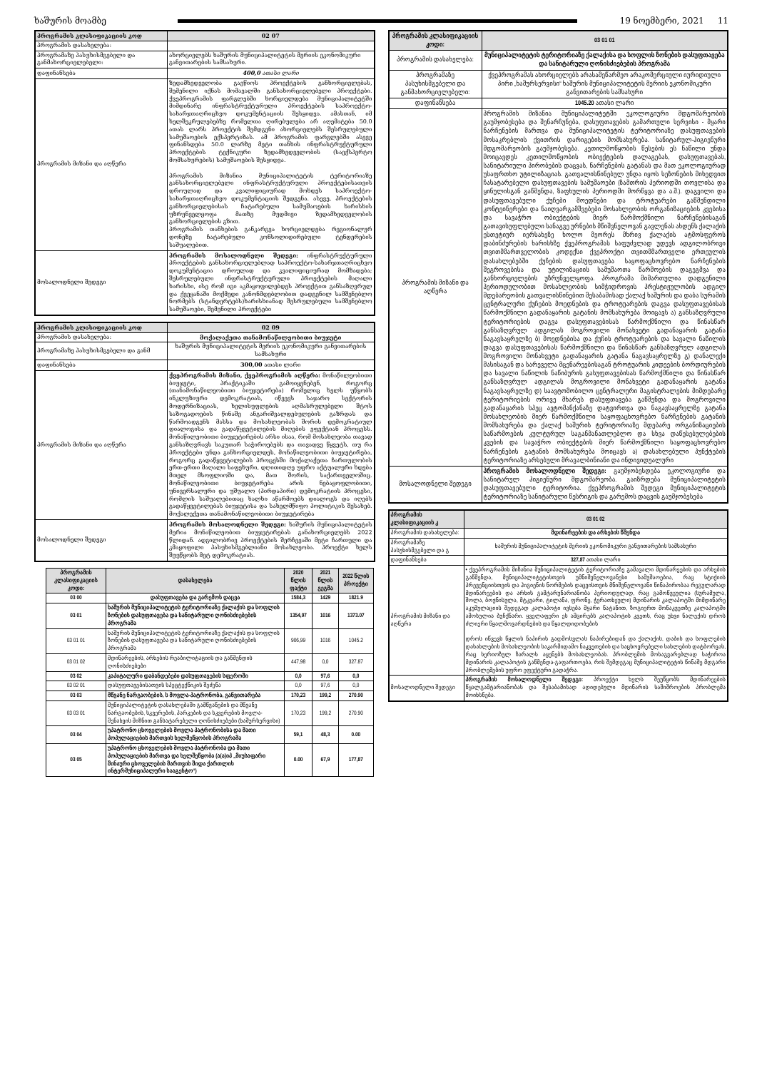ხაშურის მოამბე 19 ნოემბერი, 2021 11
| პროგრამის კლასიფიკაციის კოდ | 02 07 |
| --- | --- |
| პროგრამის დასახელება: | |
| პროგრამაზე პასუხისმგებელი და განმახორციელებელი: | ახორციელებს ხაშურის მუნიციპალიტეტის მერიის ეკონომიკური განვითარების სამსახური. |
| დაფინანსება | 400,0 ათასი ლარი |
| პროგრამის მიზანი და აღწერა | ზედამხედველობა გაეწიოს პროექტების განხორციელებას, შემენილი იქნას მომავალში განსახორციელებელი პროექტები. ქვეპროგრამის ფარგლებში ხორციელდება მუნიციპალიტეტში მიმდინარე ინფრასტრუქტურული პროექტების საპროექტო-სახარჯთაღრიცხვო დოკუმენტაციის შესყიდვა. ამასთან, იმ ხელშეკრულებებზე რომელთა ღირებულება არ აღემატება 50.0 ათას ლარს პროექტის შემდგენი ახორციელებს შესრულებული სამუშაოების ექსპერტიზას. ამ პროგრამის ფარგლებში ასევე ფინანსდება 50.0 ლარზე მეტი თანხის ინფრასტრუქტურული პროექტების ტექნიკური ზედამხედველობის (საექსპერტო მომსახურების) სამუშაოების შესყიდვა. პროგრამის მიზანია მუნიციპალიტეტის ტერიტორიაზე განსახორციელებელი ინფრასტრუქტურული პროექტებისათვის დროულად და კვალიფიციურად მოხდეს საპროექტო-სახარჯთაღრიცხვო დოკუმენტაციის შედგენა. ასევე, პროექტების განხორციელებისას ჩატარებული სამუშაოების ხარისხის უზრუნველყოფა მათზე მუდმივი ზედამხედველობის განხორციელების გზით. პროგრამის თანხების განკარგვა ხორციელდება რეგიონალურ დონეზე ჩატარებული კონსოლიდირებული ტენდერების საშუალებით. |
| მოსალოდნელი შედეგი | პროგრამის მოსალოდნელი შედეგი: ინფრასტრუქტურული პროექტების განსახორციელებლად საპროექტო-სახარჯთაღრიცხვო დოკუმენტაცია დროულად და კვალიფიციურად მომზადება; შესრულებული ინფრასტრუქტურული პროექტების მაღალი ხარისხი, ისე რომ იგი აკმაყოფილებდეს პროექტით განსაზღვრულ და ქვეყანაში მოქმედი კანონმდებლობით დადგენილ სამშენებლო ნორმებს (სტანდერტებს)ხარისხიანად შესრულებული სამშენებლო სამუშაოები, შემენილი პროექტები |
| პროგრამის კლასიფიკაციის კოდ | 02 09 |
| --- | --- |
| პროგრამის დასახელება: | მოქალაქეთა თანამონაწილეობითი ბიუჯეტი |
| პროგრამაზე პასუხისმგებელი და განმ | ხაშურის მუნიციპალიტეტის მერიის ეკონომიკური განვითარების სამსახური |
| დაფინანსება | 300,00 ათასი ლარი |
| პროგრამის მიზანი და აღწერა | ქვეპროგრამის მიზანი, ქვეპროგრამის აღწერა: მონაწილეობითი ბიუჯეტი, პრაქტიკაში გამოიყენებენ, როგორც (თანამონაწილეობითი ბიუჯეტირება) რომელიც ხელს უწყობს ინკლუზიური დემოკრატიას, იწვევს საჯარო სექტორის მოდერნიზაციას, ხელისუფლების აღმასრულებელი შტოს საზოგადოების წინაშე ანგარიშვალდებულების გაზრდას და წარმოადგენს მასსა და მოსახლეობას შორის დემოკრატიულ დიალოგისა და გადაწყვეტილების მიღების ეფექტიან პროცესს. მონაწილეობითი ბიუჯეტირების არსი ისაა, რომ მოსახლეობა თავად განსაზღვრავს საკუთარ საჭიროებებს და თავადვე წყვეტს, თუ რა პროექტები უნდა განხორციელდეს, მონაწილეობითი ბიუჯეტირება, როგორც გადაწყვეტილების პროცესში მოქალაქეთა ჩართულობის ერთ-ერთი მაღალი საფეხური, დღითიდღე უფრო აქტუალური ხდება მთელ მსოფლიოში და, მათ შორის, საქართველოშიც. მონაწილეობითი ბიუჯეტირება არის ნებაყოფლობითი, უნივერსალური და უშუალო (პირდაპირი) დემოკრატიის პროცესი, რომლის საშუალებითაც ხალხი აწარმოებს დიალოგს და იღებს გადაწყვეტილებას ბიუჯეტისა და სახელმწიფო პოლიტიკის შესახებ. მოქალექეთა თანამონაწილეობითი ბიუჯეტირება |
| მოსალოდნელი შედეგი | პროგრამის მოსალოდნელი შედეგი: ხაშურის მუნიციპალიტეტის მერია მონაწილეობით ბიუჯეტირებას განახორციელებს 2022 წლიდან. ადგილობრივ პროექტების შერჩევაში მეტი ჩართული და კმაყოფილი პასუხისმგებლიანი მოსახლეობა. პროექტი ხელს შეუწყობს მეტ დემოკრატიას. |
| პროგრამის კლასიფიკაციის კოდი: | დასახელება | 2020 წლის ფაქტი | 2021 წლის გეგმა | 2022 წლის პროექტი |
| --- | --- | --- | --- | --- |
| 03 00 | დასუფთავება და გარემოს დაცვა | 1584,3 | 1429 | 1821.9 |
| 03 01 | ხაშურის მუნიციპალიტეტის ტერიტორიაზე ქალაქის და სოფლის ზონების დასუფთავება და სანიტარული ღონისძიებების პროგრამა | 1354,97 | 1016 | 1373.07 |
| 03 01 01 | ხაშურის მუნიციპალიტეტის ტერიტორიაზე ქალაქის და სოფლის ზონების დასუფთავება და სანიტარული ღონისძიებების პროგრამა | 906,99 | 1016 | 1045.2 |
| 03 01 02 | მდინარეების, არხების რეაბილიტაციის და გაწმენდის ღონისძიებები | 447,98 | 0,0 | 327.87 |
| 03 02 | კაპიტალური დაბანდებები დასუფთავების სფეროში | 0,0 | 97,6 | 0,0 |
| 03 02 01 | დასუფთავებისათვის სპეცტექნიკის შეძენა | 0,0 | 97,6 | 0,0 |
| 03 03 | მწვანე ნარგაობების, ს მოვლა-პატრონობა, განვითარება | 170,23 | 199,2 | 270.90 |
| 03 03 01 | მუნიციპალიტეტის დასახლებაში გამწვანების და მწვანე ნარგაობების, სკვერების, პარკების და სკვერების მოვლა-შენახვის მიზნით განსატარებელი ღონისძიებები (ხაშურსერვისი) | 170,23 | 199,2 | 270.90 |
| 03 04 | უპატრონო ცხოველების მოვლა პატრონობისა და მათი პოპულაციების მართვის ხელშეწყობის პროგრამა | 59,1 | 48,3 | 0.00 |
| 03 05 | უპატრონო ცხოველების მოვლა პატრონობა და მათი პოპულაციების მართვა და ხელშეწყობა (ა(ა)იპ „მიუსაფარი შინაური ცხოველების მართვის შიდა ქართლის ინტერმუნიციპალური სააგენტო“) | 0.00 | 67,9 | 177,87 |
| პროგრამის კლასიფიკაციის კოდი: | 03 01 01 |
| --- | --- |
| პროგრამის დასახელება: | მუნიციპალიტეტის ტერიტორიაზე ქალაქისა და სოფლის ზონების დასუფთავება და სანიტარული ღონისძიებების პროგრამა |
| პროგრამაზე პასუხისმგებელი და განმახორციელებელი: | ქვეპროგრამას ახორციელებს არასამეწარმეო არაკომერციული იურიდიული პირი „ხაშურსერვისი“ ხაშურის მუნიციპალიტეტის მერიის ეკონომიკური განვითარების სამსახური |
| დაფინანსება | 1045.20 ათასი ლარი |
| პროგრამის მიზანი და აღწერა | პროგრამის მიზანია მუნიციპალიტეტში ეკოლოგიური მდგომარეობის გაუმჯობესება და შენარჩუნება, დასუფთავების გამართული სერვისი - მყარი ნარჩენების მართვა და მუნიციპალიტეტის ტერიტორიაზე დასუფთავების მოსაკრებლის ქვითრის დარიგების მომსახურება. სანიტარულ-ჰიგიენური მდგომარეობის გაუმჯობესება. კეთილმოწყობის წესების ეს ნაწილი უნდა მოიცავდეს კეთილმოწყობის ობიექტების დალაგებას, დასუფთავებას, სანიტარიული პირობების დაცვას, ნარჩენების გატანას და მათ ეკოლოგიურად უსაფრთხო უტილიზაციას. გათვალისწინებულ უნდა იყოს სეზონების მიხედვით ჩასატარებელი დასუფთავების სამუშაოები (ზამთრის პერიოდში თოვლისა და ყინულისგან გაწმენდა, ზაფხულის პერიოდში მორწყვა და ა.შ.). დაგვილი და დასუფთავებული ქუჩები მოედნები და ტროტუარები გაწმენდილი კონტეინერები და ნაიღვარგამშვებები მოსახლეობის ორგანიზაციების კვებისა და სავაჭრო ობიექტების მიერ წარმოქმნილი ნარჩენებისაგან გათავისუფლებული სანაგვე ურნების მწიშვნელოვან გავლენას ახდენს ქალაქის ესთეტიურ იერსახეზე ხოლო მეორეს მხრივ ქალაქის ატმოსფეროს დაბინძურების ხარისხზე ქვეპროგრამას საფუძვლად უდევს ადგილობრივი თვითმმართველობის კოდექსი ქვეპროქტი თვითმმართველი ერთეულის დასახლებებში ქუჩების დასუფთავება საყოფაცხოვრებო ნარჩენების შეგროვებისა და უტილიზაციის სამუშაოთა წარმოების დაგეგმვა და განხორციელების უზრუნველყოფა. პროგრამა მიმართულია დადგენილი პერიოდულობით მოსახლეობის სიმჭიდროვის პრესტიჟულობის ადგილ მდებარეობის გათვალისწინებით შესაბამისად ქალაქ ხაშურის და დაბა სურამის ცენტრალური ქუჩების მოედნების და ტროტუარების დაგვა დასუფთავებისას წარმოქმნილი გადანაყარის გატანის მომსახურება მოიცავს ა) განსაზღვრული ტერიტორიების დაგვა დასუფთავებისას წარმოქმნილი და წინასწარ განსაზღვრულ ადგილას მოგროვილი მონახვეტი გადანაყარის გატანა ნაგავსაყრელზე ბ) მოედნებისა და ქუჩის ტროტუარების და სავალი ნაწილის დაგვა დასუფთავებისას წარმოქმნილი და წინასწარ განსაზღვრულ ადგილას მოგროვილი მონახვეტი გადანაყარის გატანა ნაგავსაყრელზე გ) დანალექი მასისაგან და სარეველა მცენარეებისაგან ტროტუარის კიდეების ბორდიურების და სავალი ნაწილის ნაწიბურის გასუფთავებისას წარმოქმნილი და წინასწარ განსაზღვრულ ადგილას მოგროვილი მონახვეტი გადანაყარის გატანა ნაგავსაყრელზე დ) საავტომობილო ცენტრალური მაგისტრალების მიმდებარე ტერიტორიების ორივე მხარეს დასუფთავება გაწმენდა და მოგროვილი გადანაყარის სპეც ავტომანქანაზე დატვირთვა და ნაგავსაყრელზე გატანა მოსახლეობის მიერ წარმოქმნილი საყოფაცხოვრებო ნარჩენების გატანის მომსახურება და ქალაქ ხაშურის ტერიტორიაზე მდებარე ორგანიზაციების საწარმოების კულტურულ საგანმანათლებლო და სხვა დაწესებულებების კვების და სავაჭრო ობიექტების მიერ წარმოქმნილი საყოფაცხოვრებო ნარჩენების გატანის მომსახურება მოიცავს ა) დასახლებული პუნქტების ტერიტორიაზე არსებული მრავალბინიანი და ინდივიდუალური |
| მოსალოდნელი შედეგი | პროგრამის მოსალოდნელი შედეგი: გაუმჯობესდება ეკოლოგიური და სანიტარულ ჰიგიენური მდგომარეობა. გაიზრდება მუნიციპალიტეტის დასუფთავებული ტერიტორია. ქვეპროგრამის შედეგი მუნიციპალიტეტის ტერიტორიაზე სანიტარული წესრიგის და გარემოს დაცვის გაუმჯობესება |
| პროგრამის კლასიფიკაციის კ | 03 01 02 |
| --- | --- |
| პროგრამის დასახელება: | მდინარეების და არხების წმენდა |
| პროგრამაზე პასუხისმგებელი და გ | ხაშურის მუნიციპალიტეტის მერიის ეკონომიკური განვითარების სამსახური |
| დაფინანსება | 327,87 ათასი ლარი |
| პროგრამის მიზანი და აღწერა | • ქვეპროგრამის მიზანია მუნიციპალიტეტის ტერიტორიაზე გამავალი მდინარეების და არხების გაწმენდა, მუნიციპალიტეტისთვის უმნიშვნელოვანესი სამუშაოებია, რაც სტიქიის პრევენციისთვის და ჰიგიენის ნორმების დაცვისთვის მნიშვნელოვანი წინაპირობაა რეგულარად მდინარეების და არხის გამტარუნარიანობა პერიოდულად, რაც გამოწვეულია (სურამულა, შოლა, ბოჟნისულა, მტკვარი, ტილანა, ფრონე, ჭერათხეული) მდინარის კალაპოტში მიმდინარე აკუმულაციის შედეგად კალაპოტი ივსება მყარი ნატანით, ზოგიერთ მონაკვეთზე კალაპოტში ამოსულია ბუჩქნარი. ყველაფერი ეს ამცირებს კალაპოტის კვეთს, რაც უხვი ნალექის დროს ძლიერი წყალმოვარდნების და წყალდიდობების დროს იწვევს წყლის ნაპირის გადმოსვლას ნაპირებიდან და ქალაქის, დაბის და სოფლების დასახლების მოსახლეობის საკარმიდამო ნაკვეთების და საცხოვრებელი სახლების დატბორვას, რაც სერიოზულ ზარალს აყენებს მოსახლეობას. პრობლემის მოსაგვარებლად საჭიროა მდინარის კალაპოტის გაწმენდა-გაფართოება, რის შემდეგაც მუნიციპალიტეტის წინაშე მდგარი პრობლემების უფრო ეფექტური გადაჭრა. |
| მოსალოდნელი შედეგი | პროგრამის მოსალოდნელი შედეგი: პროექტი ხელს შეუწყობს მდინარეების წყალგამტარიანობას და შესაბამისად ადიდებული მდინარის საშიშროების პრობლემა მოიხსნება. |